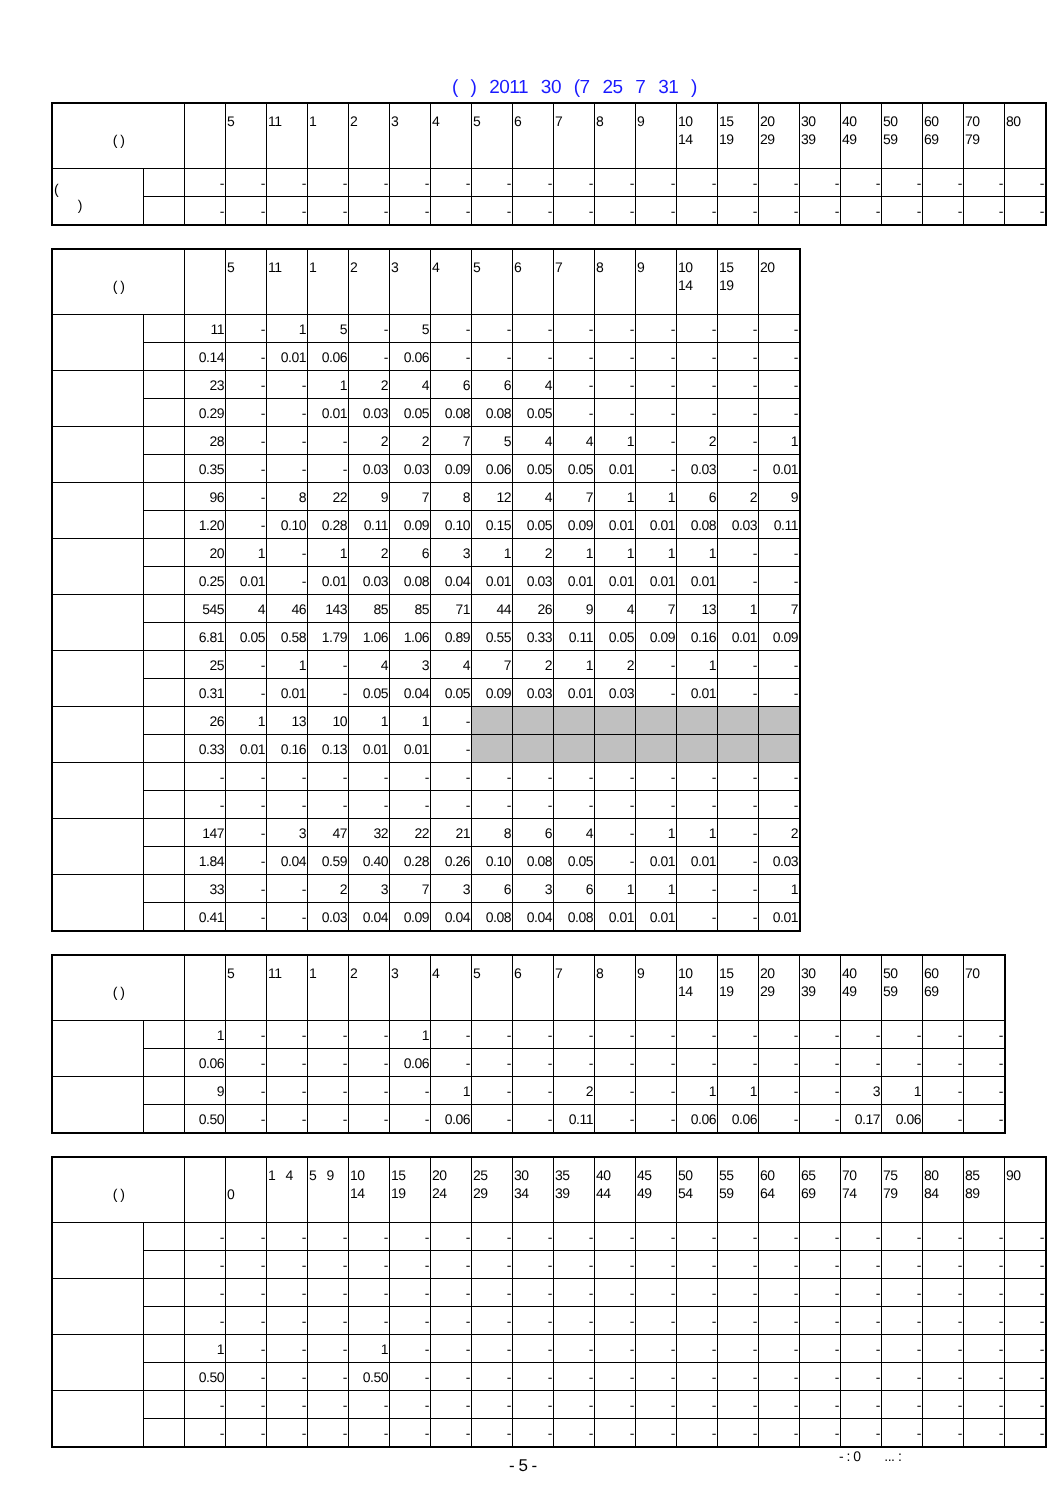( ) 2011 30 (7 25 7 31 )
| ( ) | | | 5 | 11 | 1 | 2 | 3 | 4 | 5 | 6 | 7 | 8 | 9 | 10 14 | 15 19 | 20 29 | 30 39 | 40 49 | 50 59 | 60 69 | 70 79 | 80 |
| --- | --- | --- | --- | --- | --- | --- | --- | --- | --- | --- | --- | --- | --- | --- | --- | --- | --- | --- | --- | --- | --- | --- |
| ( ) | | - | - | - | - | - | - | - | - | - | - | - | - | - | - | - | - | - | - | - | - | - |
| | | - | - | - | - | - | - | - | - | - | - | - | - | - | - | - | - | - | - | - | - | - |
| ( ) | | | 5 | 11 | 1 | 2 | 3 | 4 | 5 | 6 | 7 | 8 | 9 | 10 14 | 15 19 | 20 |
| --- | --- | --- | --- | --- | --- | --- | --- | --- | --- | --- | --- | --- | --- | --- | --- | --- |
| | | 11 | - | 1 | 5 | - | 5 | - | - | - | - | - | - | - | - | - |
| | | 0.14 | - | 0.01 | 0.06 | - | 0.06 | - | - | - | - | - | - | - | - | - |
| | | 23 | - | - | 1 | 2 | 4 | 6 | 6 | 4 | - | - | - | - | - | - |
| | | 0.29 | - | - | 0.01 | 0.03 | 0.05 | 0.08 | 0.08 | 0.05 | - | - | - | - | - | - |
| | | 28 | - | - | - | 2 | 2 | 7 | 5 | 4 | 4 | 1 | - | 2 | - | 1 |
| | | 0.35 | - | - | - | 0.03 | 0.03 | 0.09 | 0.06 | 0.05 | 0.05 | 0.01 | - | 0.03 | - | 0.01 |
| | | 96 | - | 8 | 22 | 9 | 7 | 8 | 12 | 4 | 7 | 1 | 1 | 6 | 2 | 9 |
| | | 1.20 | - | 0.10 | 0.28 | 0.11 | 0.09 | 0.10 | 0.15 | 0.05 | 0.09 | 0.01 | 0.01 | 0.08 | 0.03 | 0.11 |
| | | 20 | 1 | - | 1 | 2 | 6 | 3 | 1 | 2 | 1 | 1 | 1 | 1 | - | - |
| | | 0.25 | 0.01 | - | 0.01 | 0.03 | 0.08 | 0.04 | 0.01 | 0.03 | 0.01 | 0.01 | 0.01 | 0.01 | - | - |
| | | 545 | 4 | 46 | 143 | 85 | 85 | 71 | 44 | 26 | 9 | 4 | 7 | 13 | 1 | 7 |
| | | 6.81 | 0.05 | 0.58 | 1.79 | 1.06 | 1.06 | 0.89 | 0.55 | 0.33 | 0.11 | 0.05 | 0.09 | 0.16 | 0.01 | 0.09 |
| | | 25 | - | 1 | - | 4 | 3 | 4 | 7 | 2 | 1 | 2 | - | 1 | - | - |
| | | 0.31 | - | 0.01 | - | 0.05 | 0.04 | 0.05 | 0.09 | 0.03 | 0.01 | 0.03 | - | 0.01 | - | - |
| | | 26 | 1 | 13 | 10 | 1 | 1 | - | | | | | | | | |
| | | 0.33 | 0.01 | 0.16 | 0.13 | 0.01 | 0.01 | - | | | | | | | | |
| | | - | - | - | - | - | - | - | - | - | - | - | - | - | - | - |
| | | - | - | - | - | - | - | - | - | - | - | - | - | - | - | - |
| | | 147 | - | 3 | 47 | 32 | 22 | 21 | 8 | 6 | 4 | - | 1 | 1 | - | 2 |
| | | 1.84 | - | 0.04 | 0.59 | 0.40 | 0.28 | 0.26 | 0.10 | 0.08 | 0.05 | - | 0.01 | 0.01 | - | 0.03 |
| | | 33 | - | - | 2 | 3 | 7 | 3 | 6 | 3 | 6 | 1 | 1 | - | - | 1 |
| | | 0.41 | - | - | 0.03 | 0.04 | 0.09 | 0.04 | 0.08 | 0.04 | 0.08 | 0.01 | 0.01 | - | - | 0.01 |
| ( ) | | | 5 | 11 | 1 | 2 | 3 | 4 | 5 | 6 | 7 | 8 | 9 | 10 14 | 15 19 | 20 29 | 30 39 | 40 49 | 50 59 | 60 69 | 70 |
| --- | --- | --- | --- | --- | --- | --- | --- | --- | --- | --- | --- | --- | --- | --- | --- | --- | --- | --- | --- | --- | --- |
| | | 1 | - | - | - | - | 1 | - | - | - | - | - | - | - | - | - | - | - | - | - | - |
| | | 0.06 | - | - | - | - | 0.06 | - | - | - | - | - | - | - | - | - | - | - | - | - | - |
| | | 9 | - | - | - | - | - | 1 | - | - | 2 | - | - | 1 | 1 | - | - | 3 | 1 | - | - |
| | | 0.50 | - | - | - | - | - | 0.06 | - | - | 0.11 | - | - | 0.06 | 0.06 | - | - | 0.17 | 0.06 | - | - |
| ( ) | | | 0 | 1 4 | 5 9 | 10 14 | 15 19 | 20 24 | 25 29 | 30 34 | 35 39 | 40 44 | 45 49 | 50 54 | 55 59 | 60 64 | 65 69 | 70 74 | 75 79 | 80 84 | 85 89 | 90 |
| --- | --- | --- | --- | --- | --- | --- | --- | --- | --- | --- | --- | --- | --- | --- | --- | --- | --- | --- | --- | --- | --- | --- |
| | | - | - | - | - | - | - | - | - | - | - | - | - | - | - | - | - | - | - | - | - | - |
| | | - | - | - | - | - | - | - | - | - | - | - | - | - | - | - | - | - | - | - | - | - |
| | | - | - | - | - | - | - | - | - | - | - | - | - | - | - | - | - | - | - | - | - | - |
| | | - | - | - | - | - | - | - | - | - | - | - | - | - | - | - | - | - | - | - | - | - |
| | | 1 | - | - | - | 1 | - | - | - | - | - | - | - | - | - | - | - | - | - | - | - | - |
| | | 0.50 | - | - | - | 0.50 | - | - | - | - | - | - | - | - | - | - | - | - | - | - | - | - |
| | | - | - | - | - | - | - | - | - | - | - | - | - | - | - | - | - | - | - | - | - | - |
| | | - | - | - | - | - | - | - | - | - | - | - | - | - | - | - | - | - | - | - | - | - |
- 5 -
- : 0 ... :